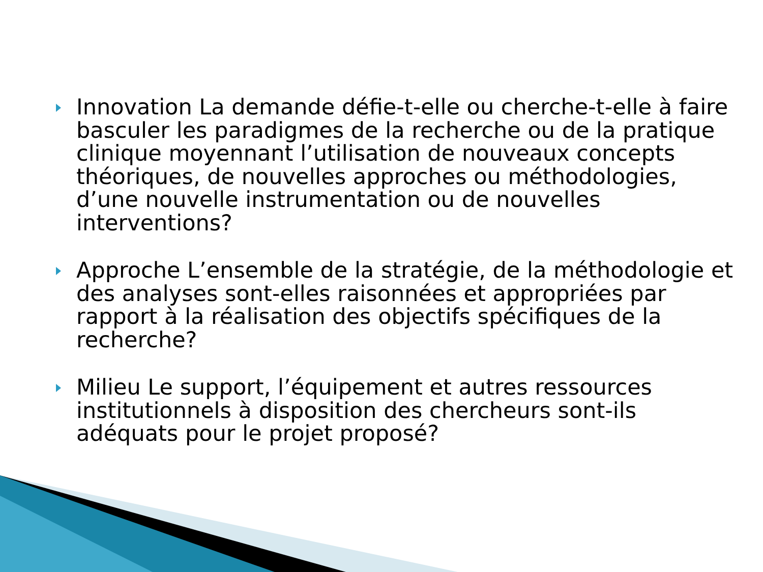Innovation La demande défie-t-elle ou cherche-t-elle à faire basculer les paradigmes de la recherche ou de la pratique clinique moyennant l’utilisation de nouveaux concepts théoriques, de nouvelles approches ou méthodologies, d’une nouvelle instrumentation ou de nouvelles interventions?
Approche L’ensemble de la stratégie, de la méthodologie et des analyses sont-elles raisonnées et appropriées par rapport à la réalisation des objectifs spécifiques de la recherche?
Milieu Le support, l’équipement et autres ressources institutionnels à disposition des chercheurs sont-ils adéquats pour le projet proposé?